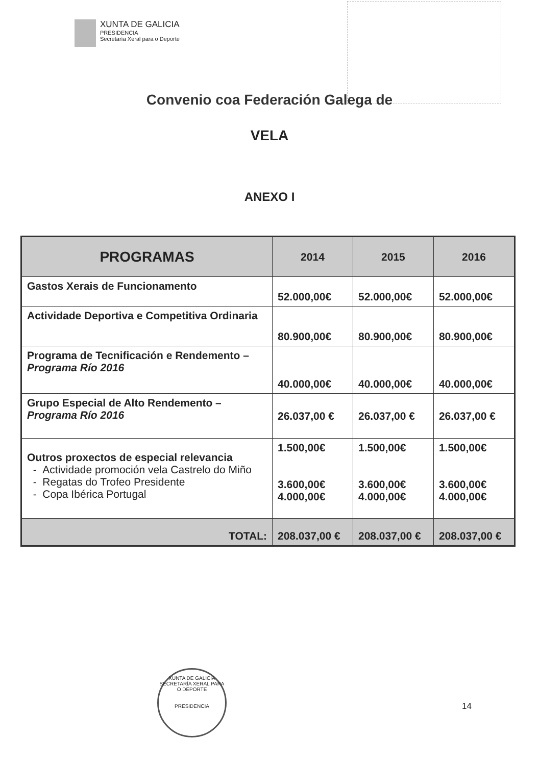XUNTA DE GALICIA
PRESIDENCIA
Secretaría Xeral para o Deporte
Convenio coa Federación Galega de
VELA
ANEXO I
| PROGRAMAS | 2014 | 2015 | 2016 |
| --- | --- | --- | --- |
| Gastos Xerais de Funcionamento | 52.000,00€ | 52.000,00€ | 52.000,00€ |
| Actividade Deportiva e Competitiva Ordinaria | 80.900,00€ | 80.900,00€ | 80.900,00€ |
| Programa de Tecnificación e Rendemento – Programa Río 2016 | 40.000,00€ | 40.000,00€ | 40.000,00€ |
| Grupo Especial de Alto Rendemento – Programa Río 2016 | 26.037,00 € | 26.037,00 € | 26.037,00 € |
| Outros proxectos de especial relevancia - Actividade promoción vela Castrelo do Miño - Regatas do Trofeo Presidente - Copa Ibérica Portugal | 1.500,00€ 3.600,00€ 4.000,00€ | 1.500,00€ 3.600,00€ 4.000,00€ | 1.500,00€ 3.600,00€ 4.000,00€ |
| TOTAL: | 208.037,00 € | 208.037,00 € | 208.037,00 € |
XUNTA DE GALICIA
SECRETARÍA XERAL PARA O DEPORTE
PRESIDENCIA
14